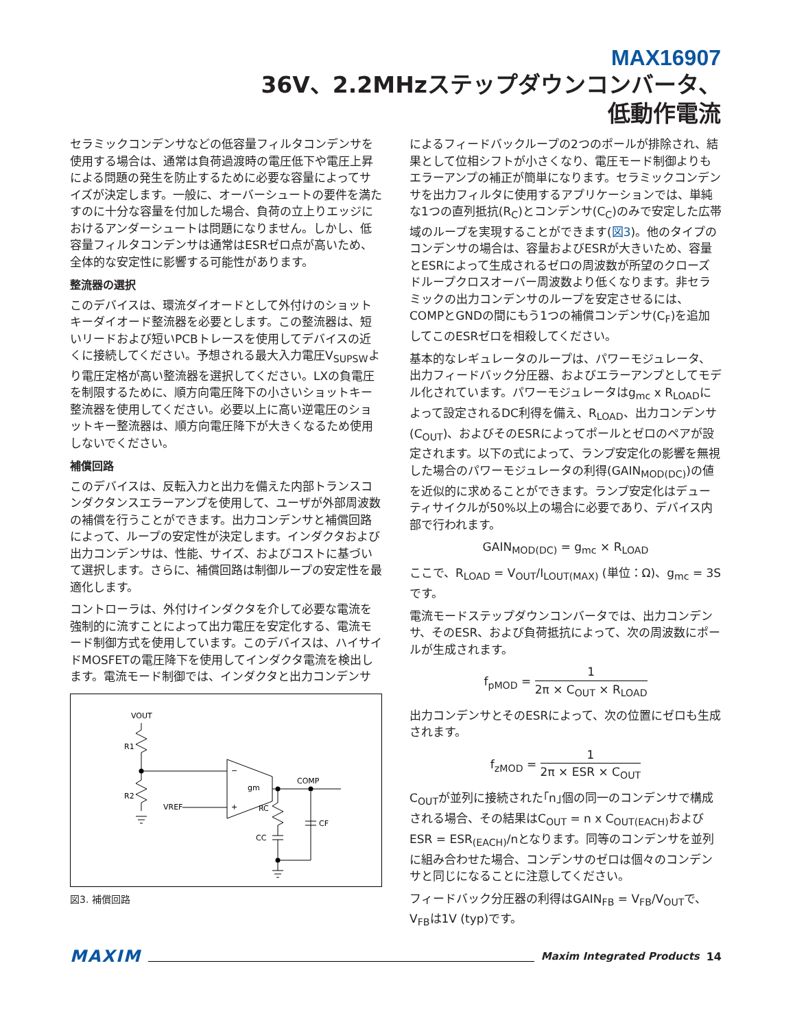MAX16907
36V、2.2MHzステップダウンコンバータ、
低動作電流
セラミックコンデンサなどの低容量フィルタコンデンサを使用する場合は、通常は負荷過渡時の電圧低下や電圧上昇による問題の発生を防止するために必要な容量によってサイズが決定します。一般に、オーバーシュートの要件を満たすのに十分な容量を付加した場合、負荷の立上りエッジにおけるアンダーシュートは問題になりません。しかし、低容量フィルタコンデンサは通常はESRゼロ点が高いため、全体的な安定性に影響する可能性があります。
整流器の選択
このデバイスは、環流ダイオードとして外付けのショットキーダイオード整流器を必要とします。この整流器は、短いリードおよび短いPCBトレースを使用してデバイスの近くに接続してください。予想される最大入力電圧V<sub>SUPSW</sub>より電圧定格が高い整流器を選択してください。LXの負電圧を制限するために、順方向電圧降下の小さいショットキー整流器を使用してください。必要以上に高い逆電圧のショットキー整流器は、順方向電圧降下が大きくなるため使用しないでください。
補償回路
このデバイスは、反転入力と出力を備えた内部トランスコンダクタンスエラーアンプを使用して、ユーザが外部周波数の補償を行うことができます。出力コンデンサと補償回路によって、ループの安定性が決定します。インダクタおよび出力コンデンサは、性能、サイズ、およびコストに基づいて選択します。さらに、補償回路は制御ループの安定性を最適化します。
コントローラは、外付けインダクタを介して必要な電流を強制的に流すことによって出力電圧を安定化する、電流モード制御方式を使用しています。このデバイスは、ハイサイドMOSFETの電圧降下を使用してインダクタ電流を検出します。電流モード制御では、インダクタと出力コンデンサ
VOUT
R1
R2
VREF
−
+
gm
COMP
RC
CC
CF
図3. 補償回路
によるフィードバックループの2つのポールが排除され、結果として位相シフトが小さくなり、電圧モード制御よりもエラーアンプの補正が簡単になります。セラミックコンデンサを出力フィルタに使用するアプリケーションでは、単純な1つの直列抵抗(R<sub>C</sub>)とコンデンサ(C<sub>C</sub>)のみで安定した広帯域のループを実現することができます(図3)。他のタイプのコンデンサの場合は、容量およびESRが大きいため、容量とESRによって生成されるゼロの周波数が所望のクローズドループクロスオーバー周波数より低くなります。非セラミックの出力コンデンサのループを安定させるには、COMPとGNDの間にもう1つの補償コンデンサ(C<sub>F</sub>)を追加してこのESRゼロを相殺してください。
基本的なレギュレータのループは、パワーモジュレータ、出力フィードバック分圧器、およびエラーアンプとしてモデル化されています。パワーモジュレータはg<sub>mc</sub> x R<sub>LOAD</sub>によって設定されるDC利得を備え、R<sub>LOAD</sub>、出力コンデンサ(C<sub>OUT</sub>)、およびそのESRによってポールとゼロのペアが設定されます。以下の式によって、ランプ安定化の影響を無視した場合のパワーモジュレータの利得(GAIN<sub>MOD(DC)</sub>)の値を近似的に求めることができます。ランプ安定化はデューティサイクルが50%以上の場合に必要であり、デバイス内部で行われます。
GAIN<sub>MOD(DC)</sub> = g<sub>mc</sub> × R<sub>LOAD</sub>
ここで、R<sub>LOAD</sub> = V<sub>OUT</sub>/I<sub>LOUT(MAX)</sub> (単位：Ω)、g<sub>mc</sub> = 3Sです。
電流モードステップダウンコンバータでは、出力コンデンサ、そのESR、および負荷抵抗によって、次の周波数にポールが生成されます。
f<sub>pMOD</sub> = 1 2π × C<sub>OUT</sub> × R<sub>LOAD</sub>
出力コンデンサとそのESRによって、次の位置にゼロも生成されます。
f<sub>zMOD</sub> = 1 2π × ESR × C<sub>OUT</sub>
C<sub>OUT</sub>が並列に接続された｢n｣個の同一のコンデンサで構成される場合、その結果はC<sub>OUT</sub> = n x C<sub>OUT(EACH)</sub>およびESR = ESR<sub>(EACH)</sub>/nとなります。同等のコンデンサを並列に組み合わせた場合、コンデンサのゼロは個々のコンデンサと同じになることに注意してください。
フィードバック分圧器の利得はGAIN<sub>FB</sub> = V<sub>FB</sub>/V<sub>OUT</sub>で、V<sub>FB</sub>は1V (typ)です。
MAXIM Maxim Integrated Products 14